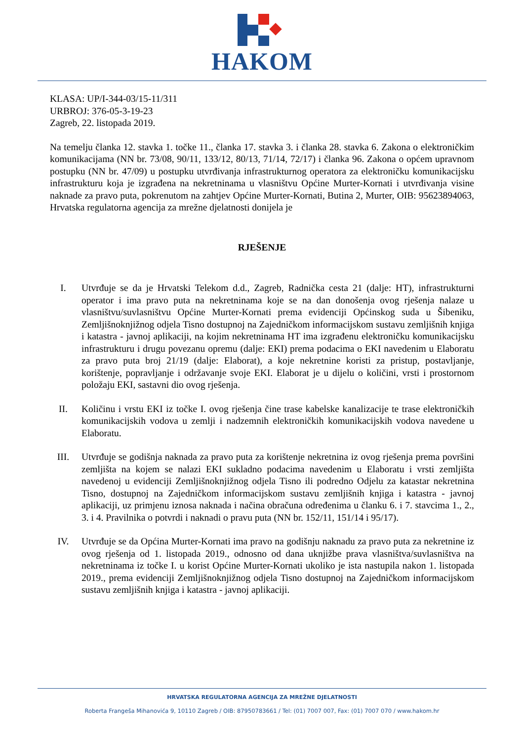HAKOM
KLASA: UP/I-344-03/15-11/311
URBROJ: 376-05-3-19-23
Zagreb, 22. listopada 2019.
Na temelju članka 12. stavka 1. točke 11., članka 17. stavka 3. i članka 28. stavka 6. Zakona o elektroničkim komunikacijama (NN br. 73/08, 90/11, 133/12, 80/13, 71/14, 72/17) i članka 96. Zakona o općem upravnom postupku (NN br. 47/09) u postupku utvrđivanja infrastrukturnog operatora za elektroničku komunikacijsku infrastrukturu koja je izgrađena na nekretninama u vlasništvu Općine Murter-Kornati i utvrđivanja visine naknade za pravo puta, pokrenutom na zahtjev Općine Murter-Kornati, Butina 2, Murter, OIB: 95623894063, Hrvatska regulatorna agencija za mrežne djelatnosti donijela je
RJEŠENJE
I. Utvrđuje se da je Hrvatski Telekom d.d., Zagreb, Radnička cesta 21 (dalje: HT), infrastrukturni operator i ima pravo puta na nekretninama koje se na dan donošenja ovog rješenja nalaze u vlasništvu/suvlasništvu Općine Murter-Kornati prema evidenciji Općinskog suda u Šibeniku, Zemljišnoknjižnog odjela Tisno dostupnoj na Zajedničkom informacijskom sustavu zemljišnih knjiga i katastra - javnoj aplikaciji, na kojim nekretninama HT ima izgrađenu elektroničku komunikacijsku infrastrukturu i drugu povezanu opremu (dalje: EKI) prema podacima o EKI navedenim u Elaboratu za pravo puta broj 21/19 (dalje: Elaborat), a koje nekretnine koristi za pristup, postavljanje, korištenje, popravljanje i održavanje svoje EKI. Elaborat je u dijelu o količini, vrsti i prostornom položaju EKI, sastavni dio ovog rješenja.
II. Količinu i vrstu EKI iz točke I. ovog rješenja čine trase kabelske kanalizacije te trase elektroničkih komunikacijskih vodova u zemlji i nadzemnih elektroničkih komunikacijskih vodova navedene u Elaboratu.
III. Utvrđuje se godišnja naknada za pravo puta za korištenje nekretnina iz ovog rješenja prema površini zemljišta na kojem se nalazi EKI sukladno podacima navedenim u Elaboratu i vrsti zemljišta navedenoj u evidenciji Zemljišnoknjižnog odjela Tisno ili podredno Odjelu za katastar nekretnina Tisno, dostupnoj na Zajedničkom informacijskom sustavu zemljišnih knjiga i katastra - javnoj aplikaciji, uz primjenu iznosa naknada i načina obračuna određenima u članku 6. i 7. stavcima 1., 2., 3. i 4. Pravilnika o potvrdi i naknadi o pravu puta (NN br. 152/11, 151/14 i 95/17).
IV. Utvrđuje se da Općina Murter-Kornati ima pravo na godišnju naknadu za pravo puta za nekretnine iz ovog rješenja od 1. listopada 2019., odnosno od dana uknjižbe prava vlasništva/suvlasništva na nekretninama iz točke I. u korist Općine Murter-Kornati ukoliko je ista nastupila nakon 1. listopada 2019., prema evidenciji Zemljišnoknjižnog odjela Tisno dostupnoj na Zajedničkom informacijskom sustavu zemljišnih knjiga i katastra - javnoj aplikaciji.
HRVATSKA REGULATORNA AGENCIJA ZA MREŽNE DJELATNOSTI
Roberta Frangeša Mihanovića 9, 10110 Zagreb / OIB: 87950783661 / Tel: (01) 7007 007, Fax: (01) 7007 070 / www.hakom.hr